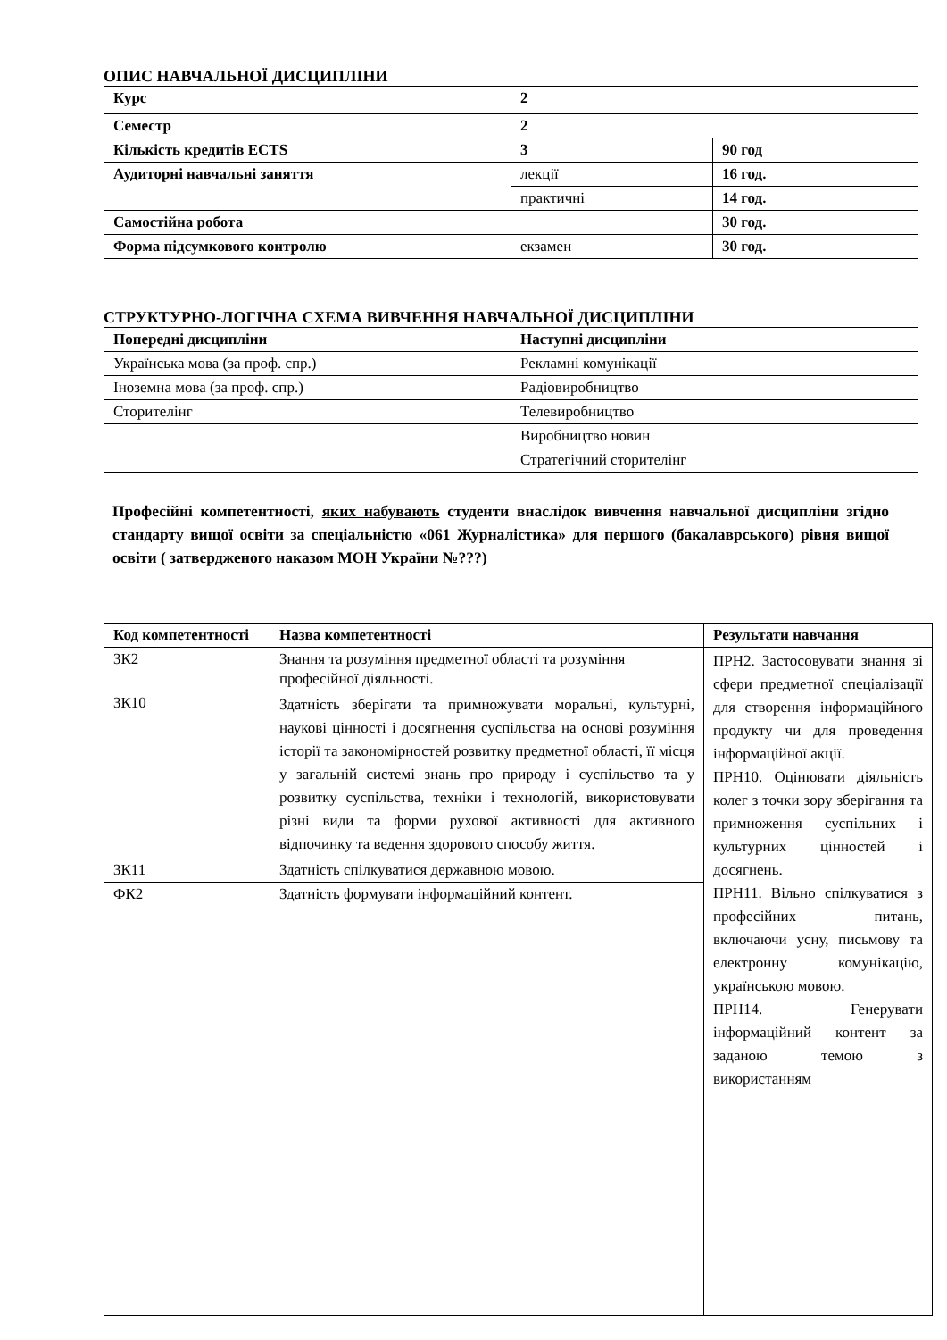ОПИС НАВЧАЛЬНОЇ ДИСЦИПЛІНИ
| Курс | 2 | |
| Семестр | 2 | |
| Кількість кредитів ECTS | 3 | 90 год |
| Аудиторні навчальні заняття | лекції | 16 год. |
| | практичні | 14 год. |
| Самостійна робота | | 30 год. |
| Форма підсумкового контролю | екзамен | 30 год. |
СТРУКТУРНО-ЛОГІЧНА СХЕМА ВИВЧЕННЯ НАВЧАЛЬНОЇ ДИСЦИПЛІНИ
| Попередні дисципліни | Наступні дисципліни |
| --- | --- |
| Українська мова (за проф. спр.) | Рекламні комунікації |
| Іноземна мова (за проф. спр.) | Радіовиробництво |
| Сторителінг | Телевиробництво |
| | Виробництво новин |
| | Стратегічний сторителінг |
Професійні компетентності, яких набувають студенти внаслідок вивчення навчальної дисципліни згідно стандарту вищої освіти за спеціальністю «061 Журналістика» для першого (бакалаврського) рівня вищої освіти ( затвердженого наказом МОН України №???)
| Код компетентності | Назва компетентності | Результати навчання |
| --- | --- | --- |
| ЗК2 | Знання та розуміння предметної області та розуміння професійної діяльності. | ПРН2. Застосовувати знання зі сфери предметної спеціалізації для створення інформаційного продукту чи для проведення інформаційної акції. ПРН10. Оцінювати діяльність колег з точки зору зберігання та примноження суспільних і культурних цінностей і досягнень. ПРН11. Вільно спілкуватися з професійних питань, включаючи усну, письмову та електронну комунікацію, українською мовою. ПРН14. Генерувати інформаційний контент за заданою темою з використанням |
| ЗК10 | Здатність зберігати та примножувати моральні, культурні, наукові цінності і досягнення суспільства на основі розуміння історії та закономірностей розвитку предметної області, її місця у загальній системі знань про природу і суспільство та у розвитку суспільства, техніки і технологій, використовувати різні види та форми рухової активності для активного відпочинку та ведення здорового способу життя. | |
| ЗК11 | Здатність спілкуватися державною мовою. | |
| ФК2 | Здатність формувати інформаційний контент. | |